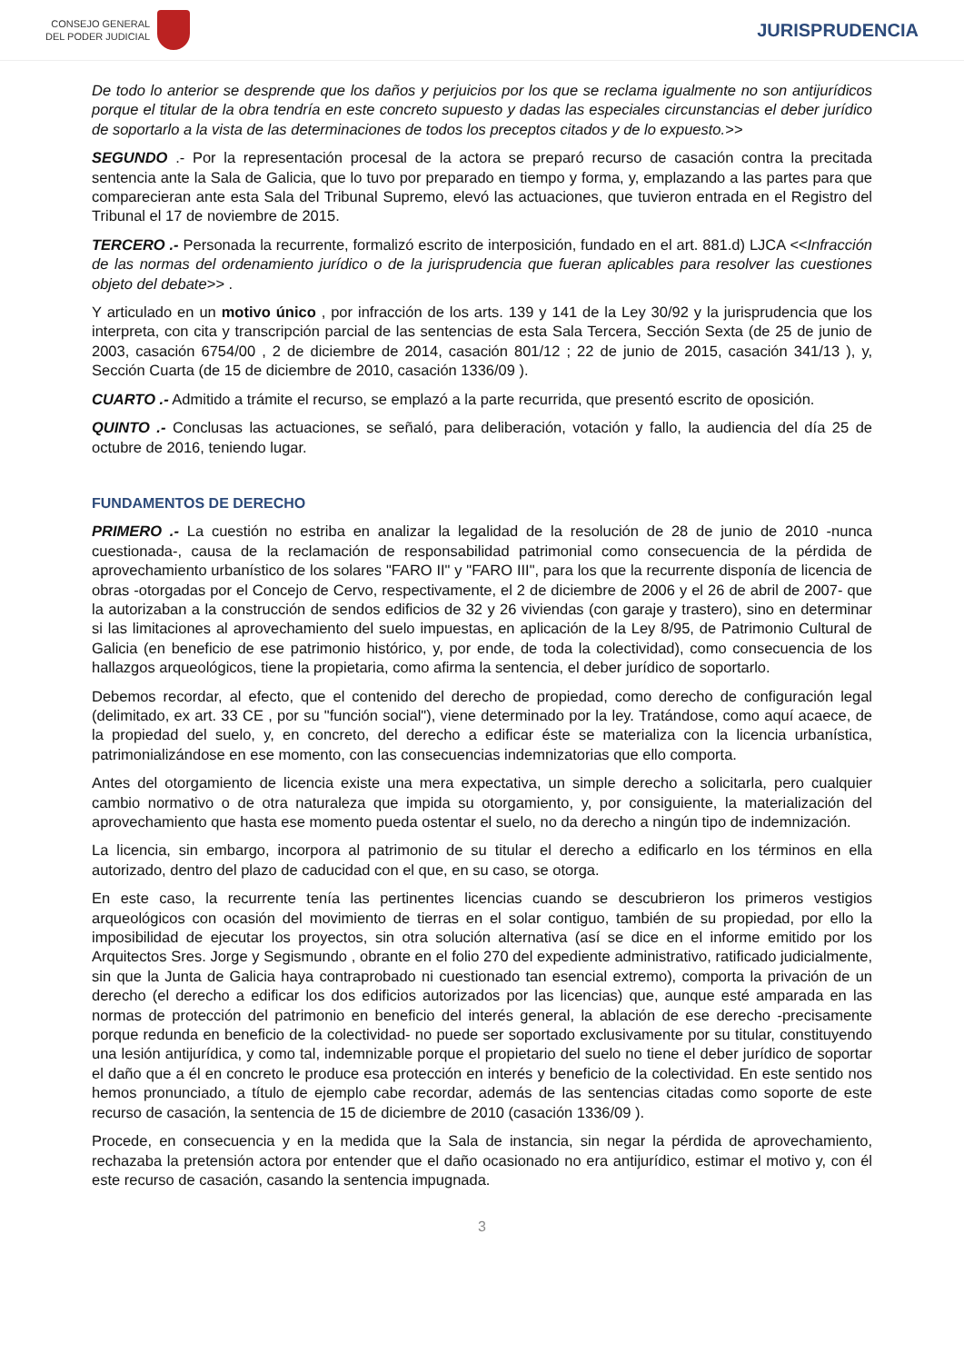CONSEJO GENERAL
DEL PODER JUDICIAL
JURISPRUDENCIA
De todo lo anterior se desprende que los daños y perjuicios por los que se reclama igualmente no son antijurídicos porque el titular de la obra tendría en este concreto supuesto y dadas las especiales circunstancias el deber jurídico de soportarlo a la vista de las determinaciones de todos los preceptos citados y de lo expuesto.>>
SEGUNDO .- Por la representación procesal de la actora se preparó recurso de casación contra la precitada sentencia ante la Sala de Galicia, que lo tuvo por preparado en tiempo y forma, y, emplazando a las partes para que comparecieran ante esta Sala del Tribunal Supremo, elevó las actuaciones, que tuvieron entrada en el Registro del Tribunal el 17 de noviembre de 2015.
TERCERO .- Personada la recurrente, formalizó escrito de interposición, fundado en el art. 881.d) LJCA <<Infracción de las normas del ordenamiento jurídico o de la jurisprudencia que fueran aplicables para resolver las cuestiones objeto del debate>> .
Y articulado en un motivo único , por infracción de los arts. 139 y 141 de la Ley 30/92 y la jurisprudencia que los interpreta, con cita y transcripción parcial de las sentencias de esta Sala Tercera, Sección Sexta (de 25 de junio de 2003, casación 6754/00 , 2 de diciembre de 2014, casación 801/12 ; 22 de junio de 2015, casación 341/13 ), y, Sección Cuarta (de 15 de diciembre de 2010, casación 1336/09 ).
CUARTO .- Admitido a trámite el recurso, se emplazó a la parte recurrida, que presentó escrito de oposición.
QUINTO .- Conclusas las actuaciones, se señaló, para deliberación, votación y fallo, la audiencia del día 25 de octubre de 2016, teniendo lugar.
FUNDAMENTOS DE DERECHO
PRIMERO .- La cuestión no estriba en analizar la legalidad de la resolución de 28 de junio de 2010 -nunca cuestionada-, causa de la reclamación de responsabilidad patrimonial como consecuencia de la pérdida de aprovechamiento urbanístico de los solares "FARO II" y "FARO III", para los que la recurrente disponía de licencia de obras -otorgadas por el Concejo de Cervo, respectivamente, el 2 de diciembre de 2006 y el 26 de abril de 2007- que la autorizaban a la construcción de sendos edificios de 32 y 26 viviendas (con garaje y trastero), sino en determinar si las limitaciones al aprovechamiento del suelo impuestas, en aplicación de la Ley 8/95, de Patrimonio Cultural de Galicia (en beneficio de ese patrimonio histórico, y, por ende, de toda la colectividad), como consecuencia de los hallazgos arqueológicos, tiene la propietaria, como afirma la sentencia, el deber jurídico de soportarlo.
Debemos recordar, al efecto, que el contenido del derecho de propiedad, como derecho de configuración legal (delimitado, ex art. 33 CE , por su "función social"), viene determinado por la ley. Tratándose, como aquí acaece, de la propiedad del suelo, y, en concreto, del derecho a edificar éste se materializa con la licencia urbanística, patrimonializándose en ese momento, con las consecuencias indemnizatorias que ello comporta.
Antes del otorgamiento de licencia existe una mera expectativa, un simple derecho a solicitarla, pero cualquier cambio normativo o de otra naturaleza que impida su otorgamiento, y, por consiguiente, la materialización del aprovechamiento que hasta ese momento pueda ostentar el suelo, no da derecho a ningún tipo de indemnización.
La licencia, sin embargo, incorpora al patrimonio de su titular el derecho a edificarlo en los términos en ella autorizado, dentro del plazo de caducidad con el que, en su caso, se otorga.
En este caso, la recurrente tenía las pertinentes licencias cuando se descubrieron los primeros vestigios arqueológicos con ocasión del movimiento de tierras en el solar contiguo, también de su propiedad, por ello la imposibilidad de ejecutar los proyectos, sin otra solución alternativa (así se dice en el informe emitido por los Arquitectos Sres. Jorge y Segismundo , obrante en el folio 270 del expediente administrativo, ratificado judicialmente, sin que la Junta de Galicia haya contraprobado ni cuestionado tan esencial extremo), comporta la privación de un derecho (el derecho a edificar los dos edificios autorizados por las licencias) que, aunque esté amparada en las normas de protección del patrimonio en beneficio del interés general, la ablación de ese derecho -precisamente porque redunda en beneficio de la colectividad- no puede ser soportado exclusivamente por su titular, constituyendo una lesión antijurídica, y como tal, indemnizable porque el propietario del suelo no tiene el deber jurídico de soportar el daño que a él en concreto le produce esa protección en interés y beneficio de la colectividad. En este sentido nos hemos pronunciado, a título de ejemplo cabe recordar, además de las sentencias citadas como soporte de este recurso de casación, la sentencia de 15 de diciembre de 2010 (casación 1336/09 ).
Procede, en consecuencia y en la medida que la Sala de instancia, sin negar la pérdida de aprovechamiento, rechazaba la pretensión actora por entender que el daño ocasionado no era antijurídico, estimar el motivo y, con él este recurso de casación, casando la sentencia impugnada.
3